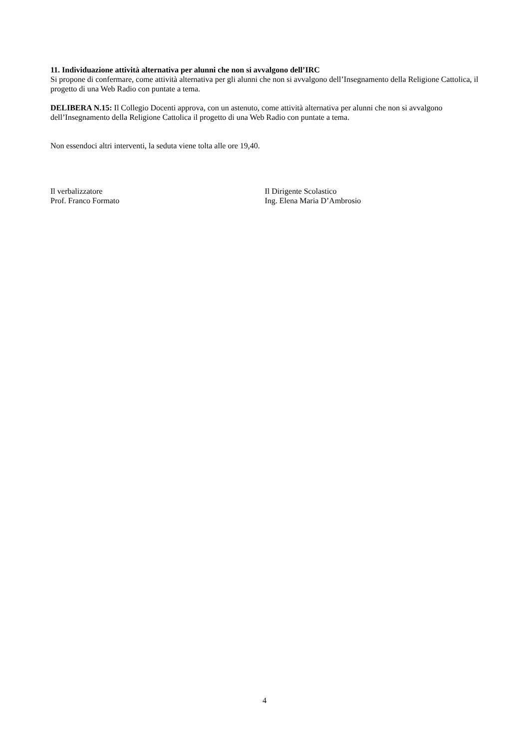11. Individuazione attività alternativa per alunni che non si avvalgono dell’IRC
Si propone di confermare, come attività alternativa per gli alunni che non si avvalgono dell’Insegnamento della Religione Cattolica, il progetto di una Web Radio con puntate a tema.
DELIBERA N.15: Il Collegio Docenti approva, con un astenuto, come attività alternativa per alunni che non si avvalgono dell’Insegnamento della Religione Cattolica il progetto di una Web Radio con puntate a tema.
Non essendoci altri interventi, la seduta viene tolta alle ore 19,40.
Il verbalizzatore
Prof. Franco Formato
Il Dirigente Scolastico
Ing. Elena Maria D’Ambrosio
4